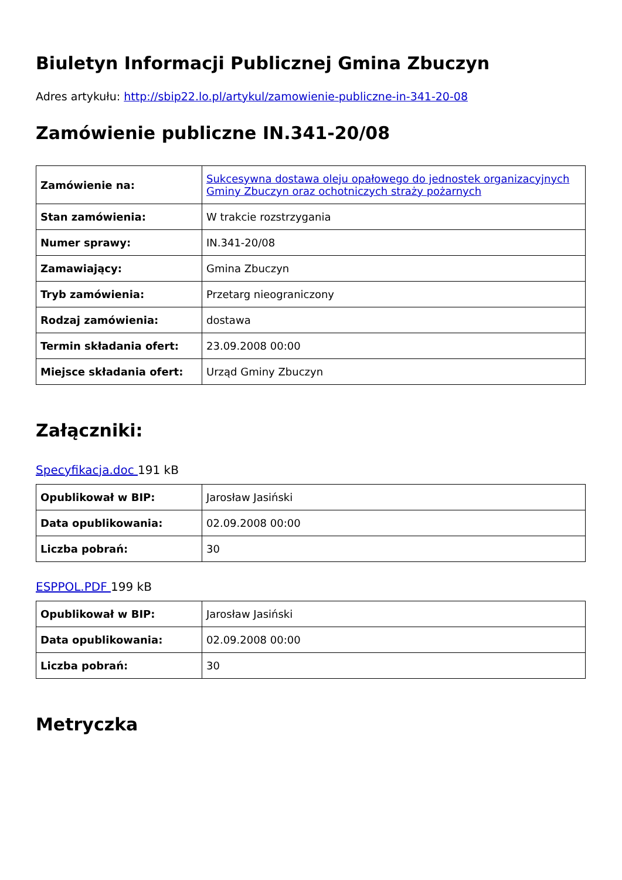Biuletyn Informacji Publicznej Gmina Zbuczyn
Adres artykułu: http://sbip22.lo.pl/artykul/zamowienie-publiczne-in-341-20-08
Zamówienie publiczne IN.341-20/08
| Zamówienie na: | Sukcesywna dostawa oleju opałowego do jednostek organizacyjnych Gminy Zbuczyn oraz ochotniczych straży pożarnych |
| Stan zamówienia: | W trakcie rozstrzygania |
| Numer sprawy: | IN.341-20/08 |
| Zamawiający: | Gmina Zbuczyn |
| Tryb zamówienia: | Przetarg nieograniczony |
| Rodzaj zamówienia: | dostawa |
| Termin składania ofert: | 23.09.2008 00:00 |
| Miejsce składania ofert: | Urząd Gminy Zbuczyn |
Załączniki:
Specyfikacja.doc 191 kB
| Opublikował w BIP: | Jarosław Jasiński |
| Data opublikowania: | 02.09.2008 00:00 |
| Liczba pobrań: | 30 |
ESPPOL.PDF 199 kB
| Opublikował w BIP: | Jarosław Jasiński |
| Data opublikowania: | 02.09.2008 00:00 |
| Liczba pobrań: | 30 |
Metryczka